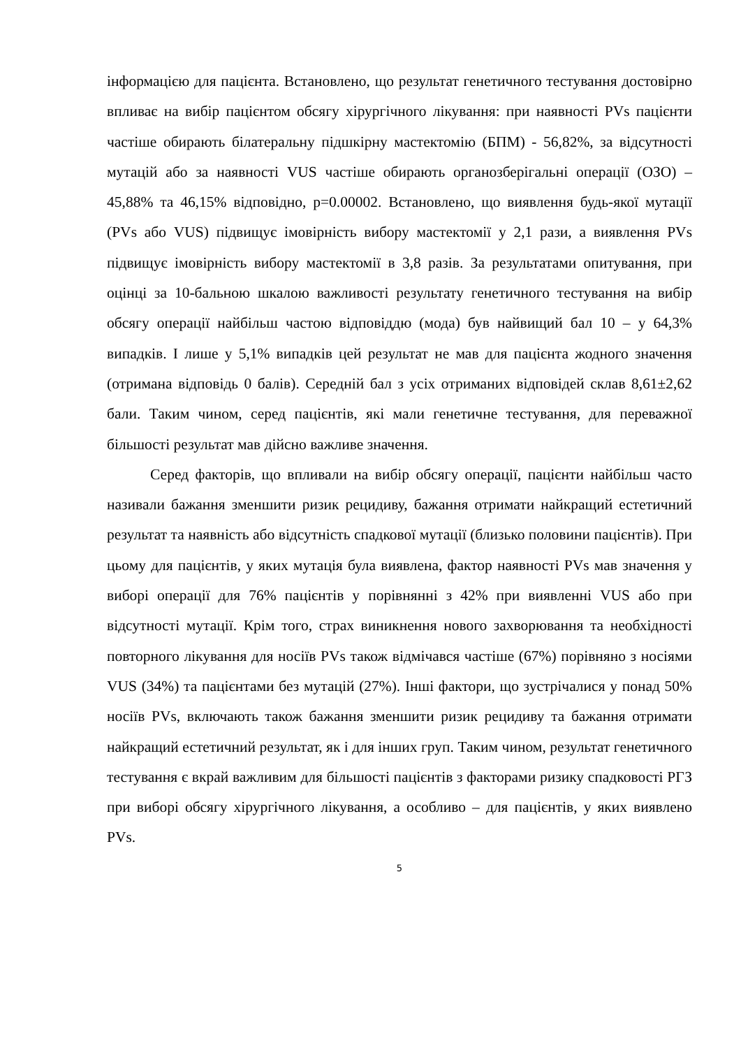інформацією для пацієнта. Встановлено, що результат генетичного тестування достовірно впливає на вибір пацієнтом обсягу хірургічного лікування: при наявності PVs пацієнти частіше обирають білатеральну підшкірну мастектомію (БПМ) - 56,82%, за відсутності мутацій або за наявності VUS частіше обирають органозберігальні операції (ОЗО) – 45,88% та 46,15% відповідно, p=0.00002. Встановлено, що виявлення будь-якої мутації (PVs або VUS) підвищує імовірність вибору мастектомії у 2,1 рази, а виявлення PVs підвищує імовірність вибору мастектомії в 3,8 разів. За результатами опитування, при оцінці за 10-бальною шкалою важливості результату генетичного тестування на вибір обсягу операції найбільш частою відповіддю (мода) був найвищий бал 10 – у 64,3% випадків. І лише у 5,1% випадків цей результат не мав для пацієнта жодного значення (отримана відповідь 0 балів). Середній бал з усіх отриманих відповідей склав 8,61±2,62 бали. Таким чином, серед пацієнтів, які мали генетичне тестування, для переважної більшості результат мав дійсно важливе значення.
Серед факторів, що впливали на вибір обсягу операції, пацієнти найбільш часто називали бажання зменшити ризик рецидиву, бажання отримати найкращий естетичний результат та наявність або відсутність спадкової мутації (близько половини пацієнтів). При цьому для пацієнтів, у яких мутація була виявлена, фактор наявності PVs мав значення у виборі операції для 76% пацієнтів у порівнянні з 42% при виявленні VUS або при відсутності мутації. Крім того, страх виникнення нового захворювання та необхідності повторного лікування для носіїв PVs також відмічався частіше (67%) порівняно з носіями VUS (34%) та пацієнтами без мутацій (27%). Інші фактори, що зустрічалися у понад 50% носіїв PVs, включають також бажання зменшити ризик рецидиву та бажання отримати найкращий естетичний результат, як і для інших груп. Таким чином, результат генетичного тестування є вкрай важливим для більшості пацієнтів з факторами ризику спадковості РГЗ при виборі обсягу хірургічного лікування, а особливо – для пацієнтів, у яких виявлено PVs.
5